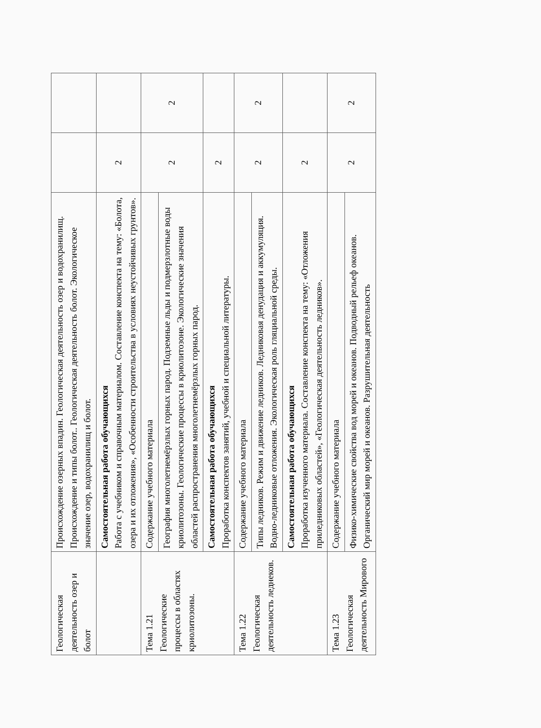| Геологическая деятельность озер и болот | Происхождение озерных впадин. Геологическая деятельность озер и водохранилищ. Происхождение и типы болот.. Геологическая деятельность болот. Экологическое значение озер, водохранилищ и болот. | | |
| | Самостоятельная работа обучающихся Работа с учебником и справочным материалом. Составление конспекта на тему: «Болота, озера и их отложения», «Особенности строительства в условиях неустойчивых грунтов». | 2 | |
| Тема 1.21 Геологические процессы в областях криолитозоны. | Содержание учебного материала | 2 | 2 |
| | География многолетнемёрзлых горных парод. Подземные льды и подмерзлотные воды криолитозоны. Геологические процессы в криолитозоне. Экологические значения областей распространения многолетнемёрзлых горных парод. | | |
| | Самостоятельная работа обучающихся Проработка конспектов занятий, учебной и специальной литературы. | 2 | |
| Тема 1.22 Геологическая деятельность леднеков. | Содержание учебного материала | 2 | 2 |
| | Типы ледников. Режим и движение ледников. Ледниковая денудация и аккумуляция. Водно-ледниковые отложения. Экологическая роль гляциальной среды. | | |
| | Самостоятельная работа обучающихся Проработка изученного материала. Составление конспекта на тему: «Отложения приледниковых областей», «Геологическая деятельность ледников». | 2 | |
| Тема 1.23 Геологическая деятельность Мирового | Содержание учебного материала | 2 | 2 |
| | Физико-химические свойства вод морей и океанов. Подводный рельеф океанов. Органический мир морей и океанов. Разрушительная деятельность | | |